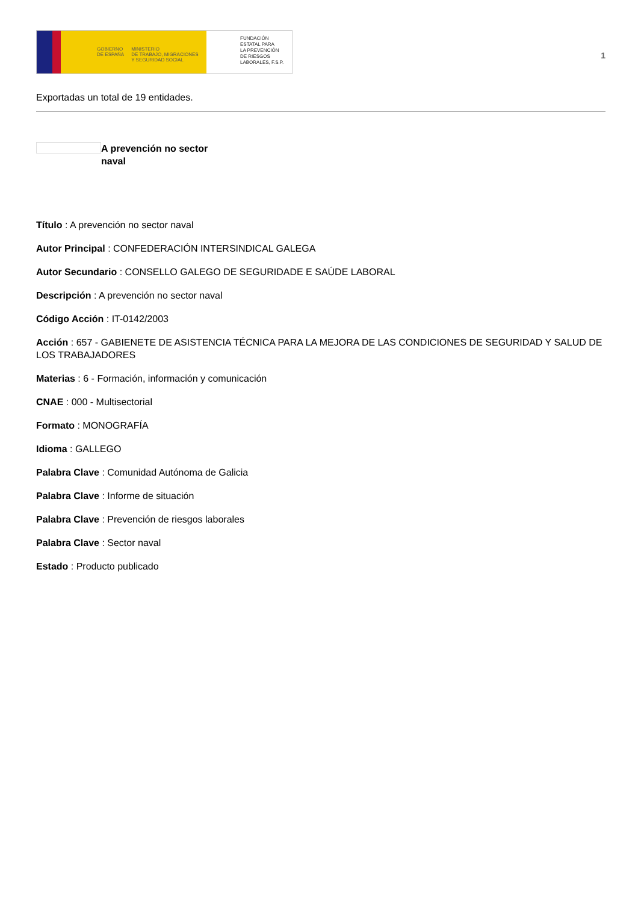GOBIERNO
DE ESPAÑA
MINISTERIO
DE TRABAJO, MIGRACIONES
Y SEGURIDAD SOCIAL
FUNDACIÓN
ESTATAL PARA
LA PREVENCIÓN
DE RIESGOS
LABORALES, F.S.P.
1
Exportadas un total de 19 entidades.
A prevención no sector naval
Título : A prevención no sector naval
Autor Principal : CONFEDERACIÓN INTERSINDICAL GALEGA
Autor Secundario : CONSELLO GALEGO DE SEGURIDADE E SAÚDE LABORAL
Descripción : A prevención no sector naval
Código Acción : IT-0142/2003
Acción : 657 - GABIENETE DE ASISTENCIA TÉCNICA PARA LA MEJORA DE LAS CONDICIONES DE SEGURIDAD Y SALUD DE LOS TRABAJADORES
Materias : 6 - Formación, información y comunicación
CNAE : 000 - Multisectorial
Formato : MONOGRAFÍA
Idioma : GALLEGO
Palabra Clave : Comunidad Autónoma de Galicia
Palabra Clave : Informe de situación
Palabra Clave : Prevención de riesgos laborales
Palabra Clave : Sector naval
Estado : Producto publicado